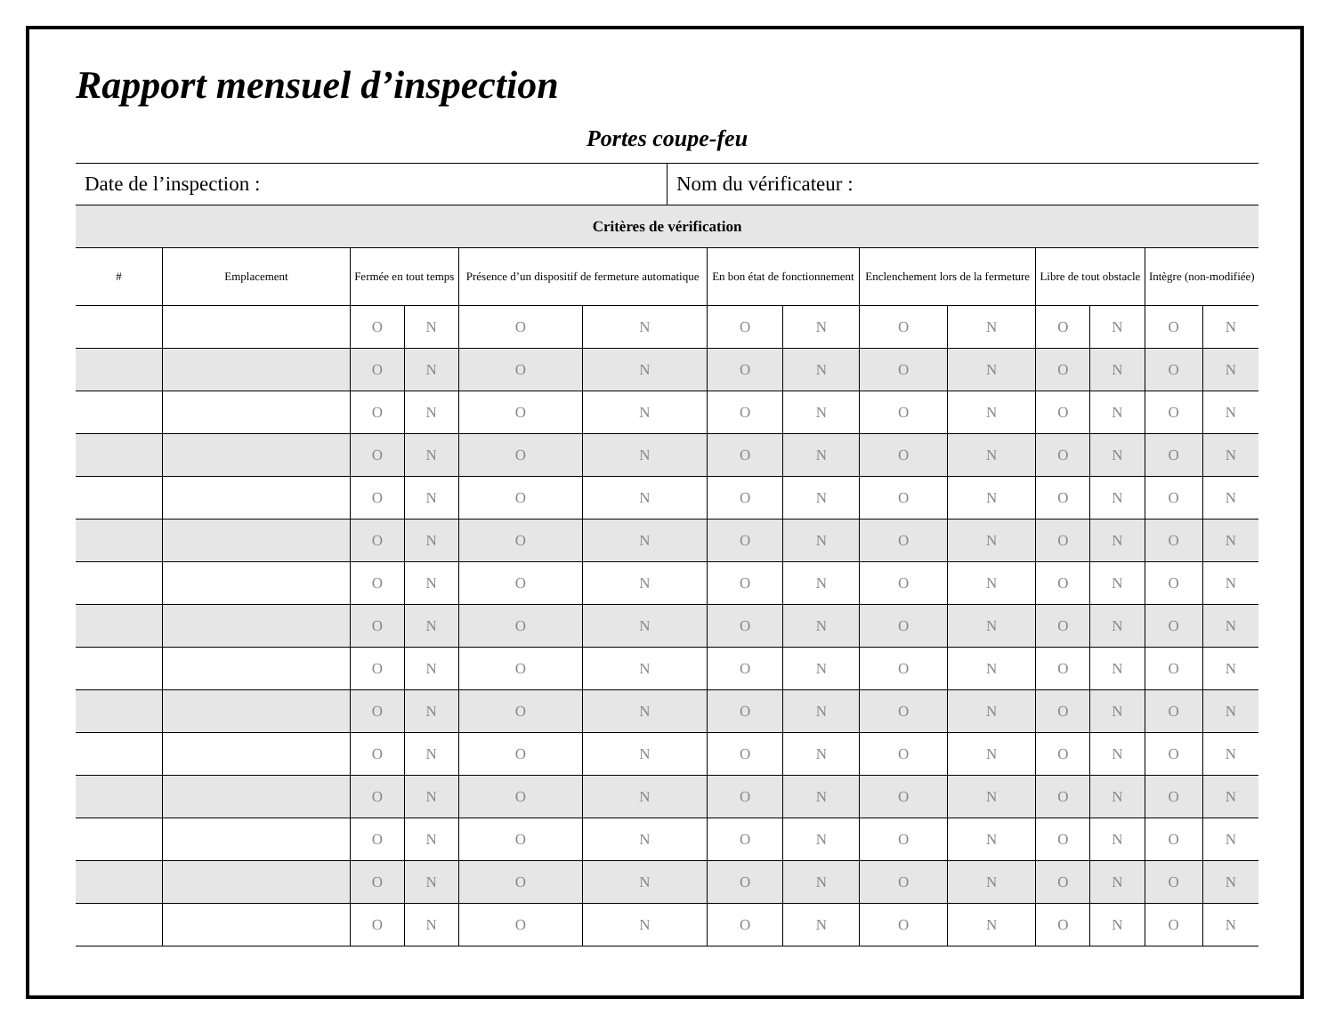Rapport mensuel d’inspection
Portes coupe-feu
| Date de l’inspection : | Nom du vérificateur : |
| Critères de vérification | | | | | | | | | | | | | |
| # | Emplacement | Fermée en tout temps | | Présence d’un dispositif de fermeture automatique | | En bon état de fonctionnement | | Enclenchement lors de la fermeture | | Libre de tout obstacle | | Intègre (non-modifiée) | |
| | | O | N | O | N | O | N | O | N | O | N | O | N |
| | | O | N | O | N | O | N | O | N | O | N | O | N |
| | | O | N | O | N | O | N | O | N | O | N | O | N |
| | | O | N | O | N | O | N | O | N | O | N | O | N |
| | | O | N | O | N | O | N | O | N | O | N | O | N |
| | | O | N | O | N | O | N | O | N | O | N | O | N |
| | | O | N | O | N | O | N | O | N | O | N | O | N |
| | | O | N | O | N | O | N | O | N | O | N | O | N |
| | | O | N | O | N | O | N | O | N | O | N | O | N |
| | | O | N | O | N | O | N | O | N | O | N | O | N |
| | | O | N | O | N | O | N | O | N | O | N | O | N |
| | | O | N | O | N | O | N | O | N | O | N | O | N |
| | | O | N | O | N | O | N | O | N | O | N | O | N |
| | | O | N | O | N | O | N | O | N | O | N | O | N |
| | | O | N | O | N | O | N | O | N | O | N | O | N |